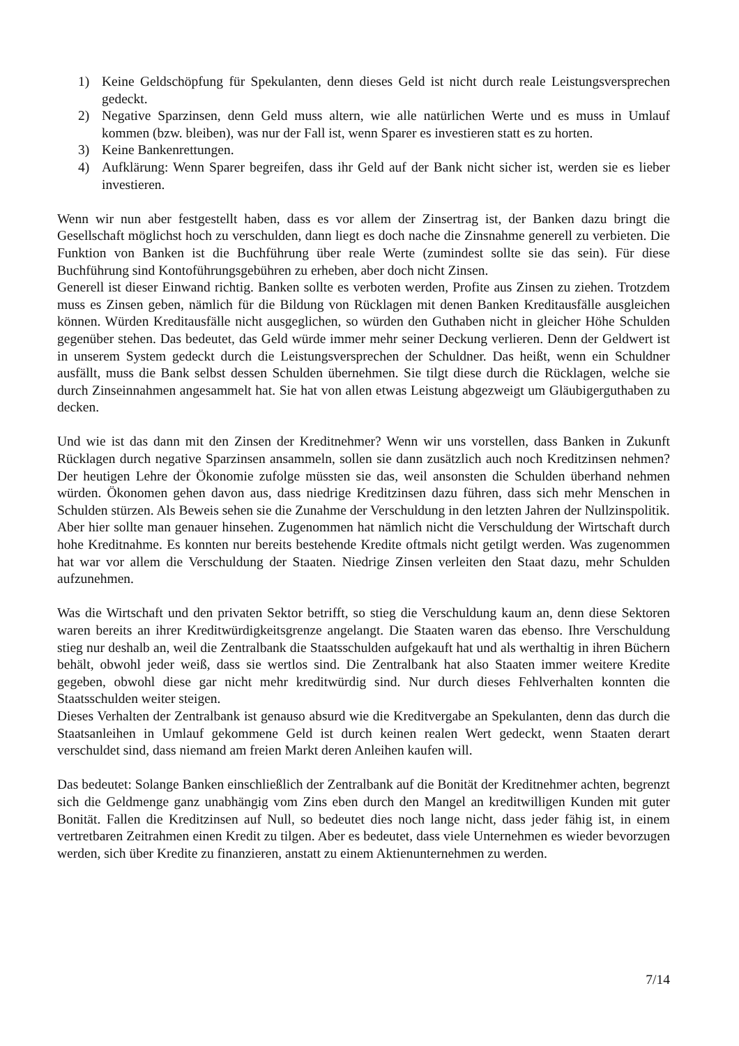1) Keine Geldschöpfung für Spekulanten, denn dieses Geld ist nicht durch reale Leistungsversprechen gedeckt.
2) Negative Sparzinsen, denn Geld muss altern, wie alle natürlichen Werte und es muss in Umlauf kommen (bzw. bleiben), was nur der Fall ist, wenn Sparer es investieren statt es zu horten.
3) Keine Bankenrettungen.
4) Aufklärung: Wenn Sparer begreifen, dass ihr Geld auf der Bank nicht sicher ist, werden sie es lieber investieren.
Wenn wir nun aber festgestellt haben, dass es vor allem der Zinsertrag ist, der Banken dazu bringt die Gesellschaft möglichst hoch zu verschulden, dann liegt es doch nache die Zinsnahme generell zu verbieten. Die Funktion von Banken ist die Buchführung über reale Werte (zumindest sollte sie das sein). Für diese Buchführung sind Kontoführungsgebühren zu erheben, aber doch nicht Zinsen.
Generell ist dieser Einwand richtig. Banken sollte es verboten werden, Profite aus Zinsen zu ziehen. Trotzdem muss es Zinsen geben, nämlich für die Bildung von Rücklagen mit denen Banken Kreditausfälle ausgleichen können. Würden Kreditausfälle nicht ausgeglichen, so würden den Guthaben nicht in gleicher Höhe Schulden gegenüber stehen. Das bedeutet, das Geld würde immer mehr seiner Deckung verlieren. Denn der Geldwert ist in unserem System gedeckt durch die Leistungsversprechen der Schuldner. Das heißt, wenn ein Schuldner ausfällt, muss die Bank selbst dessen Schulden übernehmen. Sie tilgt diese durch die Rücklagen, welche sie durch Zinseinnahmen angesammelt hat. Sie hat von allen etwas Leistung abgezweigt um Gläubigerguthaben zu decken.
Und wie ist das dann mit den Zinsen der Kreditnehmer? Wenn wir uns vorstellen, dass Banken in Zukunft Rücklagen durch negative Sparzinsen ansammeln, sollen sie dann zusätzlich auch noch Kreditzinsen nehmen? Der heutigen Lehre der Ökonomie zufolge müssten sie das, weil ansonsten die Schulden überhand nehmen würden. Ökonomen gehen davon aus, dass niedrige Kreditzinsen dazu führen, dass sich mehr Menschen in Schulden stürzen. Als Beweis sehen sie die Zunahme der Verschuldung in den letzten Jahren der Nullzinspolitik.
Aber hier sollte man genauer hinsehen. Zugenommen hat nämlich nicht die Verschuldung der Wirtschaft durch hohe Kreditnahme. Es konnten nur bereits bestehende Kredite oftmals nicht getilgt werden. Was zugenommen hat war vor allem die Verschuldung der Staaten. Niedrige Zinsen verleiten den Staat dazu, mehr Schulden aufzunehmen.
Was die Wirtschaft und den privaten Sektor betrifft, so stieg die Verschuldung kaum an, denn diese Sektoren waren bereits an ihrer Kreditwürdigkeitsgrenze angelangt. Die Staaten waren das ebenso. Ihre Verschuldung stieg nur deshalb an, weil die Zentralbank die Staatsschulden aufgekauft hat und als werthaltig in ihren Büchern behält, obwohl jeder weiß, dass sie wertlos sind. Die Zentralbank hat also Staaten immer weitere Kredite gegeben, obwohl diese gar nicht mehr kreditwürdig sind. Nur durch dieses Fehlverhalten konnten die Staatsschulden weiter steigen.
Dieses Verhalten der Zentralbank ist genauso absurd wie die Kreditvergabe an Spekulanten, denn das durch die Staatsanleihen in Umlauf gekommene Geld ist durch keinen realen Wert gedeckt, wenn Staaten derart verschuldet sind, dass niemand am freien Markt deren Anleihen kaufen will.
Das bedeutet: Solange Banken einschließlich der Zentralbank auf die Bonität der Kreditnehmer achten, begrenzt sich die Geldmenge ganz unabhängig vom Zins eben durch den Mangel an kreditwilligen Kunden mit guter Bonität. Fallen die Kreditzinsen auf Null, so bedeutet dies noch lange nicht, dass jeder fähig ist, in einem vertretbaren Zeitrahmen einen Kredit zu tilgen. Aber es bedeutet, dass viele Unternehmen es wieder bevorzugen werden, sich über Kredite zu finanzieren, anstatt zu einem Aktienunternehmen zu werden.
7/14